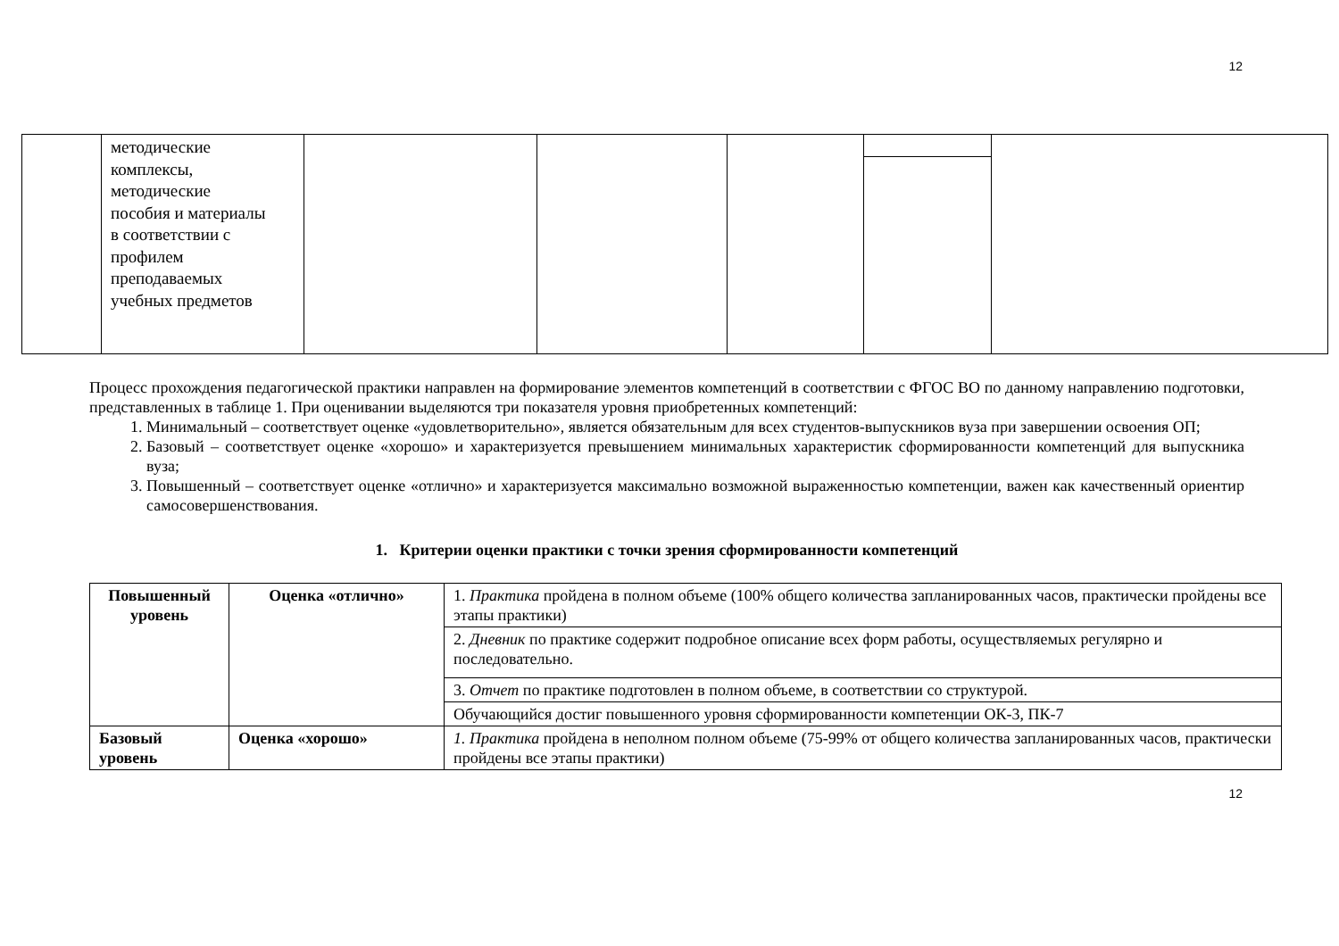12
| | методические комплексы, методические пособия и материалы в соответствии с профилем преподаваемых учебных предметов | | | | | |
Процесс прохождения педагогической практики направлен на формирование элементов компетенций в соответствии с ФГОС ВО по данному направлению подготовки, представленных в таблице 1. При оценивании выделяются три показателя уровня приобретенных компетенций:
1. Минимальный – соответствует оценке «удовлетворительно», является обязательным для всех студентов-выпускников вуза при завершении освоения ОП;
2. Базовый – соответствует оценке «хорошо» и характеризуется превышением минимальных характеристик сформированности компетенций для выпускника вуза;
3. Повышенный – соответствует оценке «отлично» и характеризуется максимально возможной выраженностью компетенции, важен как качественный ориентир самосовершенствования.
1. Критерии оценки практики с точки зрения сформированности компетенций
| Повышенный уровень | Оценка «отлично» | 1. Практика пройдена в полном объеме (100% общего количества запланированных часов, практически пройдены все этапы практики) |
| | | 2. Дневник по практике содержит подробное описание всех форм работы, осуществляемых регулярно и последовательно. |
| | | 3. Отчет по практике подготовлен в полном объеме, в соответствии со структурой. |
| | | Обучающийся достиг повышенного уровня сформированности компетенции ОК-3, ПК-7 |
| Базовый уровень | Оценка «хорошо» | 1. Практика пройдена в неполном полном объеме (75-99% от общего количества запланированных часов, практически пройдены все этапы практики) |
12